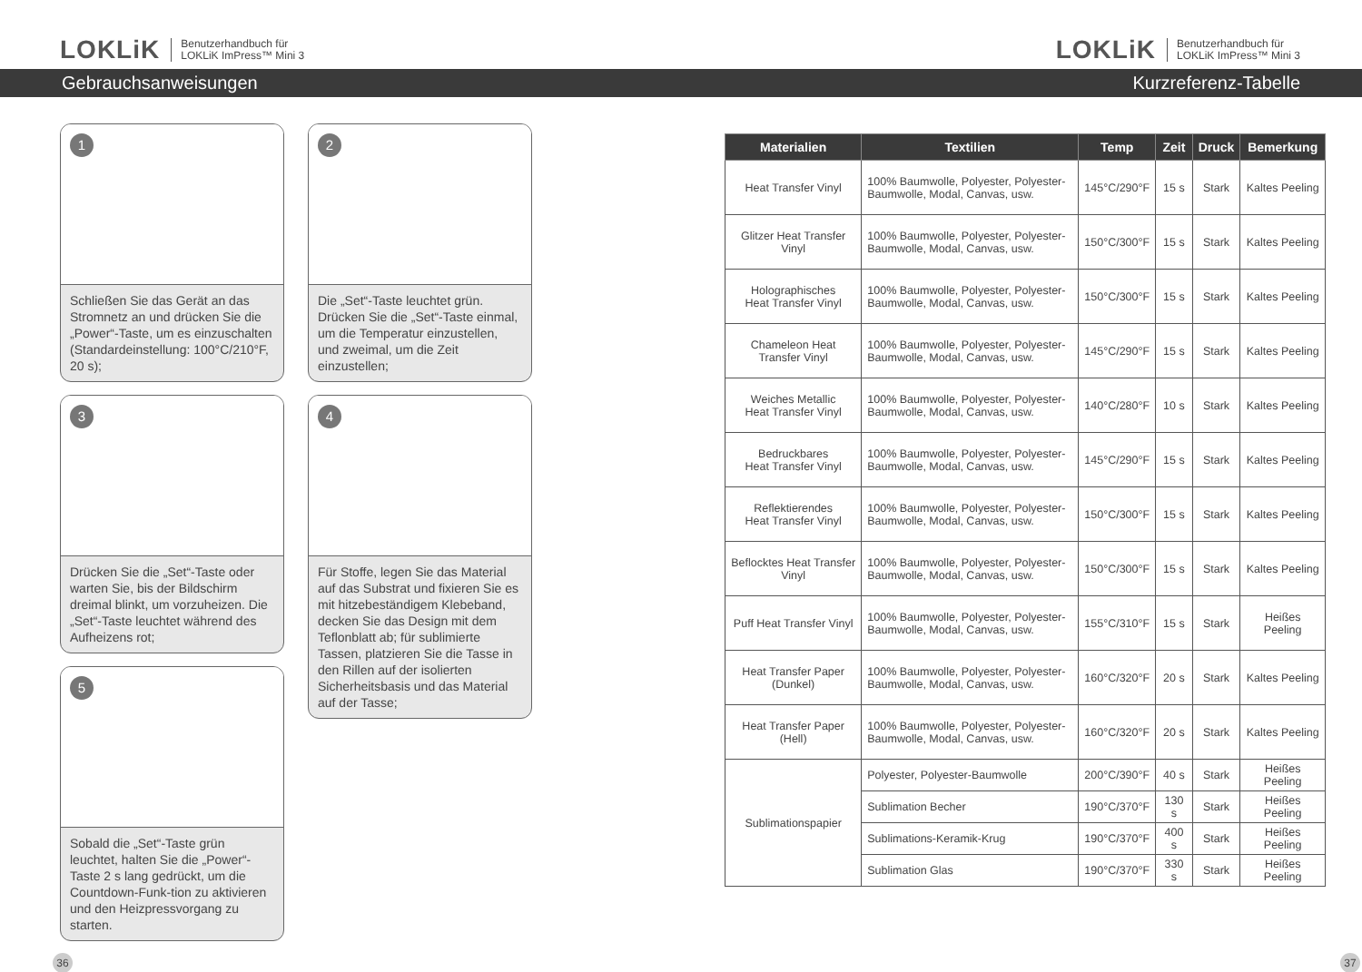LOKLiK Benutzerhandbuch für
LOKLiK ImPress™ Mini 3
LOKLiK Benutzerhandbuch für
LOKLiK ImPress™ Mini 3
Gebrauchsanweisungen Kurzreferenz-Tabelle
1
Schließen Sie das Gerät an das Stromnetz an und drücken Sie die „Power“-Taste, um es einzuschalten (Standardeinstellung: 100°C/210°F, 20 s);
3
Drücken Sie die „Set“-Taste oder warten Sie, bis der Bildschirm dreimal blinkt, um vorzuheizen. Die „Set“-Taste leuchtet während des Aufheizens rot;
5
Sobald die „Set“-Taste grün leuchtet, halten Sie die „Power“-Taste 2 s lang gedrückt, um die Countdown-Funk-tion zu aktivieren und den Heizpressvorgang zu starten.
2
Die „Set“-Taste leuchtet grün. Drücken Sie die „Set“-Taste einmal, um die Temperatur einzustellen, und zweimal, um die Zeit einzustellen;
4
Für Stoffe, legen Sie das Material auf das Substrat und fixieren Sie es mit hitzebeständigem Klebeband, decken Sie das Design mit dem Teflonblatt ab; für sublimierte Tassen, platzieren Sie die Tasse in den Rillen auf der isolierten Sicherheitsbasis und das Material auf der Tasse;
| Materialien | Textilien | Temp | Zeit | Druck | Bemerkung |
| --- | --- | --- | --- | --- | --- |
| Heat Transfer Vinyl | 100% Baumwolle, Polyester, Polyester-Baumwolle, Modal, Canvas, usw. | 145°C/290°F | 15 s | Stark | Kaltes Peeling |
| Glitzer Heat Transfer Vinyl | 100% Baumwolle, Polyester, Polyester-Baumwolle, Modal, Canvas, usw. | 150°C/300°F | 15 s | Stark | Kaltes Peeling |
| Holographisches Heat Transfer Vinyl | 100% Baumwolle, Polyester, Polyester-Baumwolle, Modal, Canvas, usw. | 150°C/300°F | 15 s | Stark | Kaltes Peeling |
| Chameleon Heat Transfer Vinyl | 100% Baumwolle, Polyester, Polyester-Baumwolle, Modal, Canvas, usw. | 145°C/290°F | 15 s | Stark | Kaltes Peeling |
| Weiches Metallic Heat Transfer Vinyl | 100% Baumwolle, Polyester, Polyester-Baumwolle, Modal, Canvas, usw. | 140°C/280°F | 10 s | Stark | Kaltes Peeling |
| Bedruckbares Heat Transfer Vinyl | 100% Baumwolle, Polyester, Polyester-Baumwolle, Modal, Canvas, usw. | 145°C/290°F | 15 s | Stark | Kaltes Peeling |
| Reflektierendes Heat Transfer Vinyl | 100% Baumwolle, Polyester, Polyester-Baumwolle, Modal, Canvas, usw. | 150°C/300°F | 15 s | Stark | Kaltes Peeling |
| Beflocktes Heat Transfer Vinyl | 100% Baumwolle, Polyester, Polyester-Baumwolle, Modal, Canvas, usw. | 150°C/300°F | 15 s | Stark | Kaltes Peeling |
| Puff Heat Transfer Vinyl | 100% Baumwolle, Polyester, Polyester-Baumwolle, Modal, Canvas, usw. | 155°C/310°F | 15 s | Stark | Heißes Peeling |
| Heat Transfer Paper (Dunkel) | 100% Baumwolle, Polyester, Polyester-Baumwolle, Modal, Canvas, usw. | 160°C/320°F | 20 s | Stark | Kaltes Peeling |
| Heat Transfer Paper (Hell) | 100% Baumwolle, Polyester, Polyester-Baumwolle, Modal, Canvas, usw. | 160°C/320°F | 20 s | Stark | Kaltes Peeling |
| Sublimationspapier | Polyester, Polyester-Baumwolle | 200°C/390°F | 40 s | Stark | Heißes Peeling |
| | Sublimation Becher | 190°C/370°F | 130 s | Stark | Heißes Peeling |
| | Sublimations-Keramik-Krug | 190°C/370°F | 400 s | Stark | Heißes Peeling |
| | Sublimation Glas | 190°C/370°F | 330 s | Stark | Heißes Peeling |
36 37